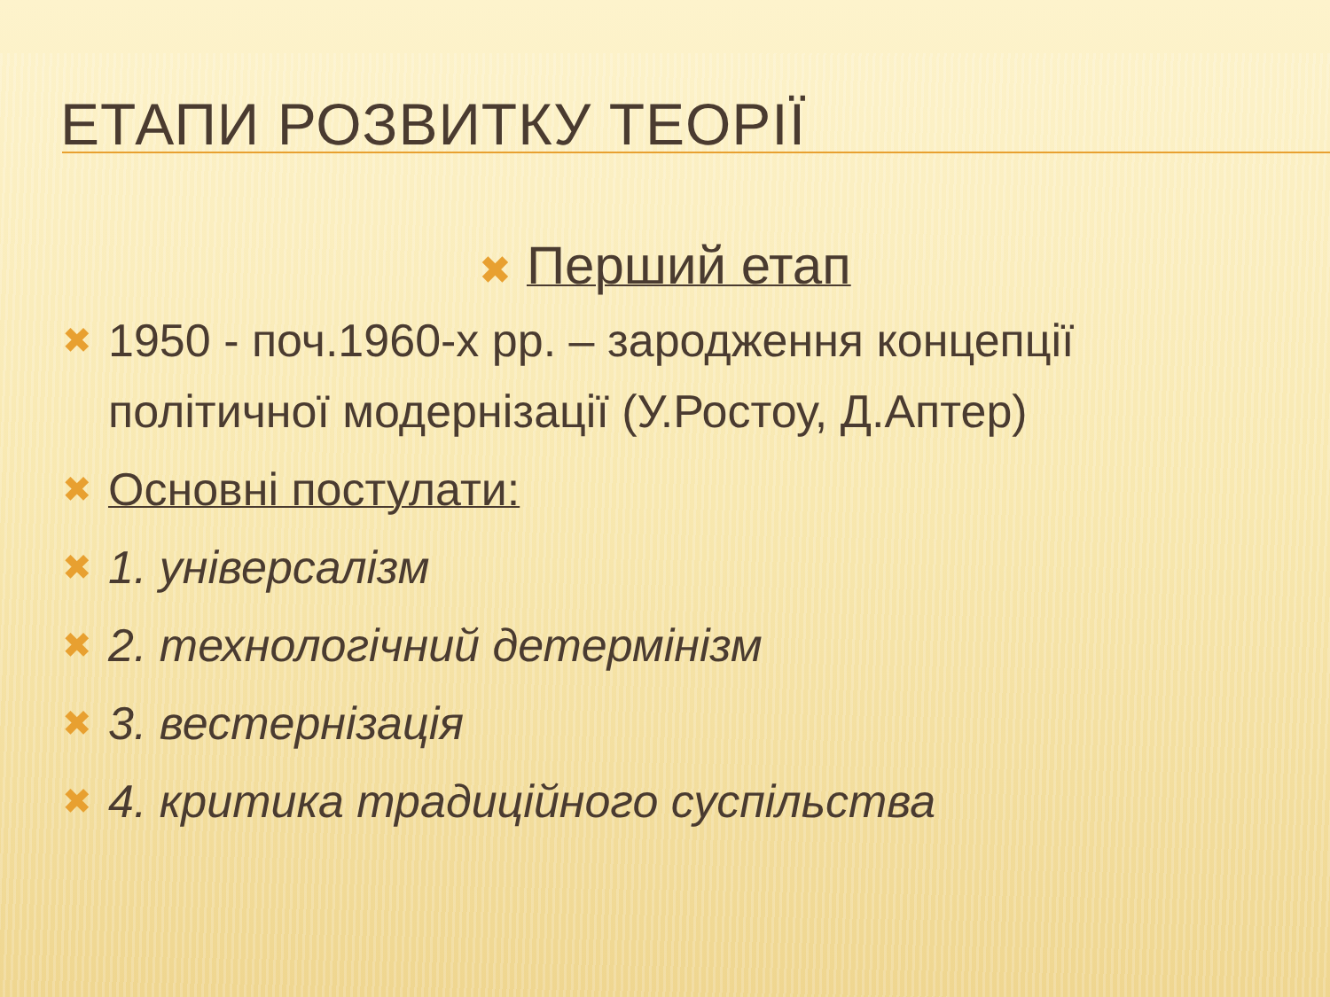ЕТАПИ РОЗВИТКУ ТЕОРІЇ
✖ Перший етап
✖ 1950 - поч.1960-х рр. – зародження концепції політичної модернізації (У.Ростоу, Д.Аптер)
✖ Основні постулати:
✖ 1. універсалізм
✖ 2. технологічний детермінізм
✖ 3. вестернізація
✖ 4. критика традиційного суспільства